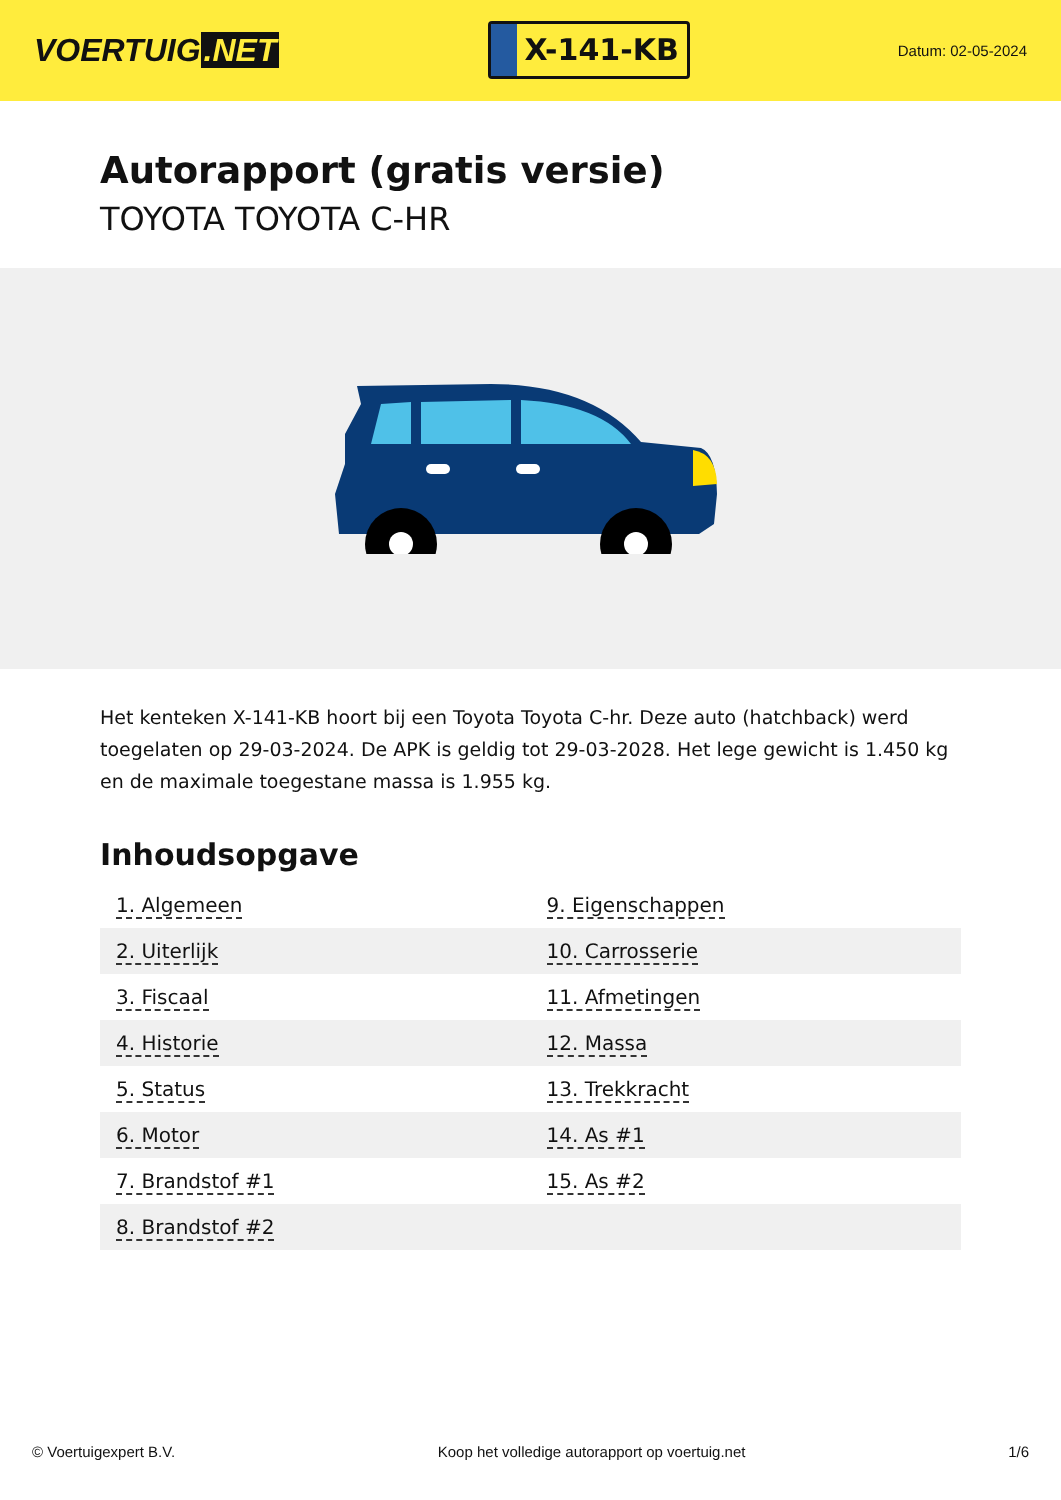VOERTUIG.NET
X-141-KB
Datum: 02-05-2024
Autorapport (gratis versie)
TOYOTA TOYOTA C-HR
Het kenteken X-141-KB hoort bij een Toyota Toyota C-hr. Deze auto (hatchback) werd toegelaten op 29-03-2024. De APK is geldig tot 29-03-2028. Het lege gewicht is 1.450 kg en de maximale toegestane massa is 1.955 kg.
Inhoudsopgave
| 1. Algemeen | 9. Eigenschappen |
| 2. Uiterlijk | 10. Carrosserie |
| 3. Fiscaal | 11. Afmetingen |
| 4. Historie | 12. Massa |
| 5. Status | 13. Trekkracht |
| 6. Motor | 14. As #1 |
| 7. Brandstof #1 | 15. As #2 |
| 8. Brandstof #2 | |
© Voertuigexpert B.V. Koop het volledige autorapport op voertuig.net 1/6